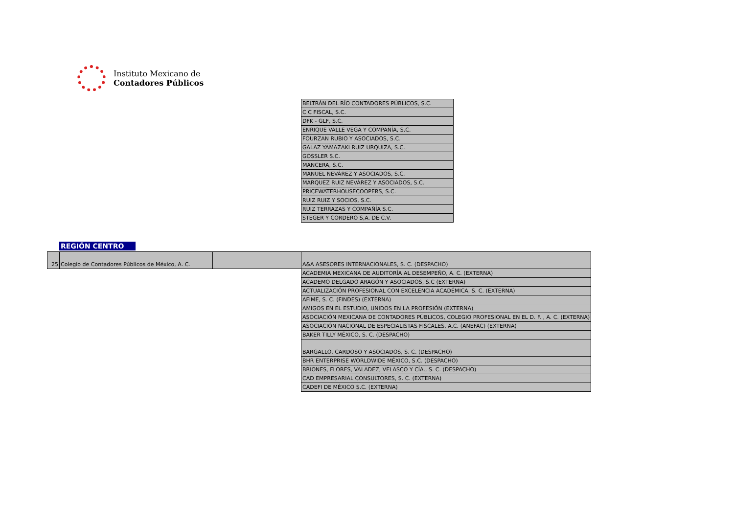Instituto Mexicano de
Contadores Públicos
| BELTRÁN DEL RÍO CONTADORES PÚBLICOS, S.C. |
| C C FISCAL, S.C. |
| DFK - GLF, S.C. |
| ENRIQUE VALLE VEGA Y COMPAÑÍA, S.C. |
| FOURZAN RUBIO Y ASOCIADOS, S.C. |
| GALAZ YAMAZAKI RUIZ URQUIZA, S.C. |
| GOSSLER S.C. |
| MANCERA, S.C. |
| MANUEL NEVÁREZ Y ASOCIADOS, S.C. |
| MARQUEZ RUIZ NEVÁREZ Y ASOCIADOS, S.C. |
| PRICEWATERHOUSECOOPERS, S.C. |
| RUIZ RUIZ Y SOCIOS, S.C. |
| RUIZ TERRAZAS Y COMPAÑÍA S.C. |
| STEGER Y CORDERO S,A. DE C.V. |
REGIÓN CENTRO
| 25 | Colegio de Contadores Públicos de México, A. C. | |
| A&A ASESORES INTERNACIONALES, S. C. (DESPACHO) |
| ACADEMIA MEXICANA DE AUDITORÍA AL DESEMPEÑO, A. C. (EXTERNA) |
| ACADEMO DELGADO ARAGÓN Y ASOCIADOS, S.C (EXTERNA) |
| ACTUALIZACIÓN PROFESIONAL CON EXCELENCIA ACADÉMICA, S. C. (EXTERNA) |
| AFIME, S. C. (FINDES) (EXTERNA) |
| AMIGOS EN EL ESTUDIO, UNIDOS EN LA PROFESIÓN (EXTERNA) |
| ASOCIACIÓN MEXICANA DE CONTADORES PÚBLICOS, COLEGIO PROFESIONAL EN EL D. F. , A. C. (EXTERNA) |
| ASOCIACIÓN NACIONAL DE ESPECIALISTAS FISCALES, A.C. (ANEFAC) (EXTERNA) |
| BAKER TILLY MÉXICO, S. C. (DESPACHO) |
| BARGALLO, CARDOSO Y ASOCIADOS, S. C. (DESPACHO) |
| BHR ENTERPRISE WORLDWIDE MÉXICO, S.C. (DESPACHO) |
| BRIONES, FLORES, VALADEZ, VELASCO Y CÍA., S. C. (DESPACHO) |
| CAD EMPRESARIAL CONSULTORES, S. C. (EXTERNA) |
| CADEFI DE MÉXICO S.C. (EXTERNA) |